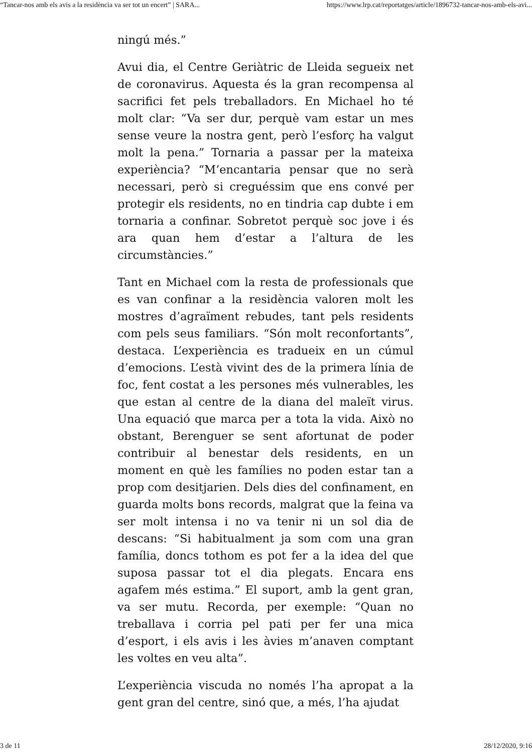“Tancar-nos amb els avis a la residència va ser tot un encert” | SARA... https://www.lrp.cat/reportatges/article/1896732-tancar-nos-amb-els-avi...
ningú més.”
Avui dia, el Centre Geriàtric de Lleida segueix net de coronavirus. Aquesta és la gran recompensa al sacrifici fet pels treballadors. En Michael ho té molt clar: “Va ser dur, perquè vam estar un mes sense veure la nostra gent, però l’esforç ha valgut molt la pena.” Tornaria a passar per la mateixa experiència? “M’encantaria pensar que no serà necessari, però si creguéssim que ens convé per protegir els residents, no en tindria cap dubte i em tornaria a confinar. Sobretot perquè soc jove i és ara quan hem d’estar a l’altura de les circumstàncies.”
Tant en Michael com la resta de professionals que es van confinar a la residència valoren molt les mostres d’agraïment rebudes, tant pels residents com pels seus familiars. “Són molt reconfortants”, destaca. L’experiència es tradueix en un cúmul d’emocions. L’està vivint des de la primera línia de foc, fent costat a les persones més vulnerables, les que estan al centre de la diana del maleït virus. Una equació que marca per a tota la vida. Això no obstant, Berenguer se sent afortunat de poder contribuir al benestar dels residents, en un moment en què les famílies no poden estar tan a prop com desitjarien. Dels dies del confinament, en guarda molts bons records, malgrat que la feina va ser molt intensa i no va tenir ni un sol dia de descans: “Si habitualment ja som com una gran família, doncs tothom es pot fer a la idea del que suposa passar tot el dia plegats. Encara ens agafem més estima.” El suport, amb la gent gran, va ser mutu. Recorda, per exemple: “Quan no treballava i corria pel pati per fer una mica d’esport, i els avis i les àvies m’anaven comptant les voltes en veu alta”.
L’experiència viscuda no només l’ha apropat a la gent gran del centre, sinó que, a més, l’ha ajudat
3 de 11 28/12/2020, 9:16